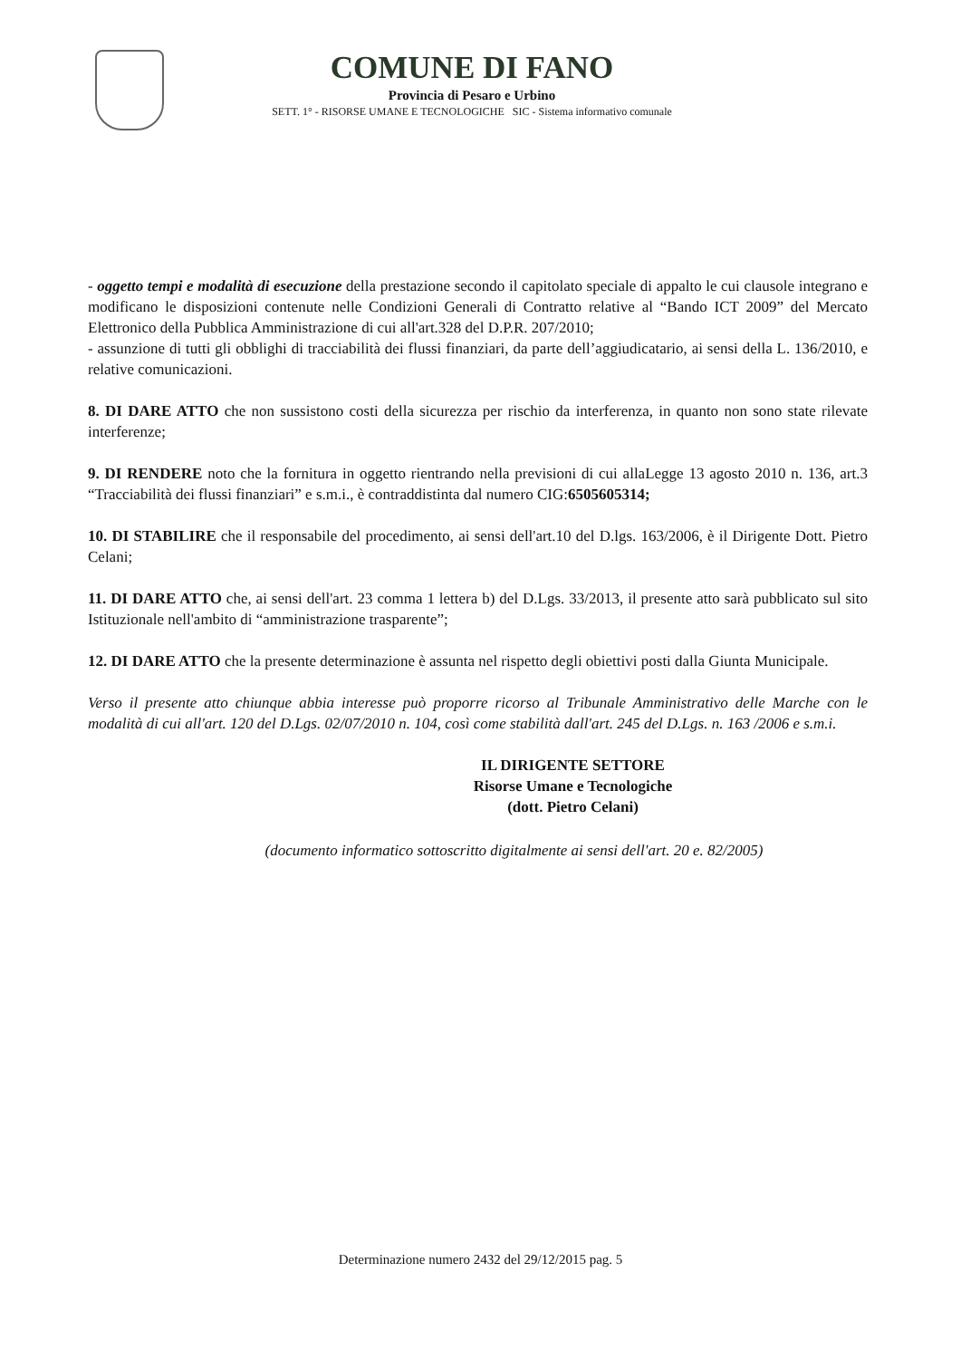COMUNE DI FANO
Provincia di Pesaro e Urbino
SETT. 1° - RISORSE UMANE E TECNOLOGICHE SIC - Sistema informativo comunale
- oggetto tempi e modalità di esecuzione della prestazione secondo il capitolato speciale di appalto le cui clausole integrano e modificano le disposizioni contenute nelle Condizioni Generali di Contratto relative al “Bando ICT 2009” del Mercato Elettronico della Pubblica Amministrazione di cui all'art.328 del D.P.R. 207/2010;
- assunzione di tutti gli obblighi di tracciabilità dei flussi finanziari, da parte dell’aggiudicatario, ai sensi della L. 136/2010, e relative comunicazioni.
8. DI DARE ATTO che non sussistono costi della sicurezza per rischio da interferenza, in quanto non sono state rilevate interferenze;
9. DI RENDERE noto che la fornitura in oggetto rientrando nella previsioni di cui allaLegge 13 agosto 2010 n. 136, art.3 “Tracciabilità dei flussi finanziari” e s.m.i., è contraddistinta dal numero CIG:6505605314;
10. DI STABILIRE che il responsabile del procedimento, ai sensi dell'art.10 del D.lgs. 163/2006, è il Dirigente Dott. Pietro Celani;
11. DI DARE ATTO che, ai sensi dell'art. 23 comma 1 lettera b) del D.Lgs. 33/2013, il presente atto sarà pubblicato sul sito Istituzionale nell'ambito di “amministrazione trasparente”;
12. DI DARE ATTO che la presente determinazione è assunta nel rispetto degli obiettivi posti dalla Giunta Municipale.
Verso il presente atto chiunque abbia interesse può proporre ricorso al Tribunale Amministrativo delle Marche con le modalità di cui all'art. 120 del D.Lgs. 02/07/2010 n. 104, così come stabilità dall'art. 245 del D.Lgs. n. 163 /2006 e s.m.i.
IL DIRIGENTE SETTORE
Risorse Umane e Tecnologiche
(dott. Pietro Celani)
(documento informatico sottoscritto digitalmente ai sensi dell'art. 20 e. 82/2005)
Determinazione numero 2432 del 29/12/2015 pag. 5